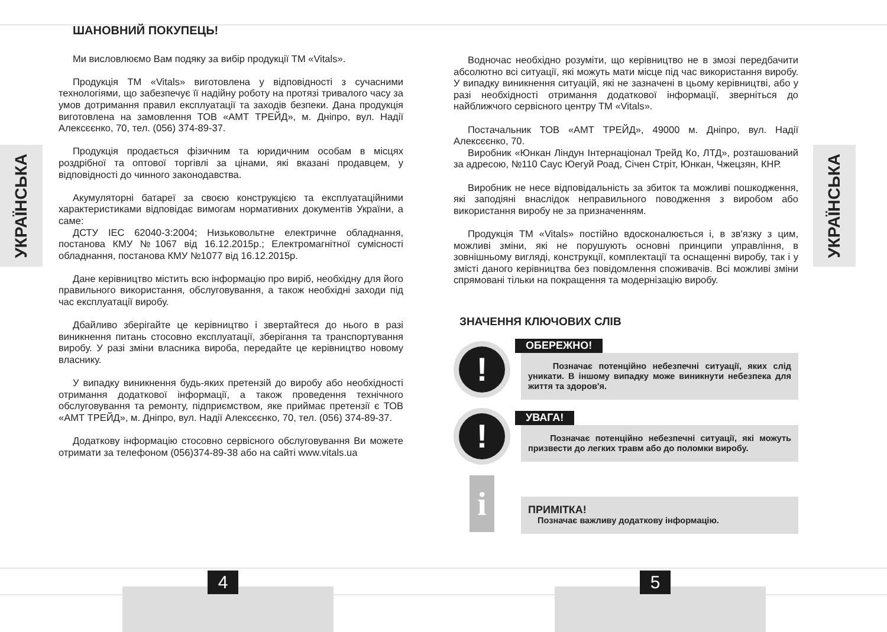УКРАЇНСЬКА
ШАНОВНИЙ ПОКУПЕЦЬ!
Ми висловлюємо Вам подяку за вибір продукції ТМ «Vitals».
Продукція ТМ «Vitals» виготовлена у відповідності з сучасними технологіями, що забезпечує її надійну роботу на протязі тривалого часу за умов дотримання правил експлуатації та заходів безпеки. Дана продукція виготовлена на замовлення ТОВ «АМТ ТРЕЙД», м. Дніпро, вул. Надії Алексєєнко, 70, тел. (056) 374-89-37.
Продукція продається фізичним та юридичним особам в місцях роздрібної та оптової торгівлі за цінами, які вказані продавцем, у відповідності до чинного законодавства.
Акумуляторні батареї за своєю конструкцією та експлуатаційними характеристиками відповідає вимогам нормативних документів України, а саме:
ДСТУ IEC 62040-3:2004; Низьковольтне електричне обладнання, постанова КМУ №1067 від 16.12.2015р.; Електромагнітної сумісності обладнання, постанова КМУ №1077 від 16.12.2015р.
Дане керівництво містить всю інформацію про виріб, необхідну для його правильного використання, обслуговування, а також необхідні заходи під час експлуатації виробу.
Дбайливо зберігайте це керівництво і звертайтеся до нього в разі виникнення питань стосовно експлуатації, зберігання та транспортування виробу. У разі зміни власника вироба, передайте це керівництво новому власнику.
У випадку виникнення будь-яких претензій до виробу або необхідності отримання додаткової інформації, а також проведення технічного обслуговування та ремонту, підприємством, яке приймає претензії є ТОВ «АМТ ТРЕЙД», м. Дніпро, вул. Надії Алексєєнко, 70, тел. (056) 374-89-37.
Додаткову інформацію стосовно сервісного обслуговування Ви можете отримати за телефоном (056)374-89-38 або на сайті www.vitals.ua
Водночас необхідно розуміти, що керівництво не в змозі передбачити абсолютно всі ситуації, які можуть мати місце під час використання виробу. У випадку виникнення ситуацій, які не зазначені в цьому керівництві, або у разі необхідності отримання додаткової інформації, зверніться до найближчого сервісного центру ТМ «Vitals».
Постачальник ТОВ «АМТ ТРЕЙД», 49000 м. Дніпро, вул. Надії Алексєєнко, 70.
Виробник «Юнкан Ліндун Інтернаціонал Трейд Ко, ЛТД», розташований за адресою, №110 Саус Юегуй Роад, Січен Стріт, Юнкан, Чжецзян, КНР.
Виробник не несе відповідальність за збиток та можливі пошкодження, які заподіяні внаслідок неправильного поводження з виробом або використання виробу не за призначенням.
Продукція ТМ «Vitals» постійно вдосконалюється і, в зв'язку з цим, можливі зміни, які не порушують основні принципи управління, в зовнішньому вигляді, конструкції, комплектації та оснащенні виробу, так і у змісті даного керівництва без повідомлення споживачів. Всі можливі зміни спрямовані тільки на покращення та модернізацію виробу.
ЗНАЧЕННЯ КЛЮЧОВИХ СЛІВ
!
ОБЕРЕЖНО!
Позначає потенційно небезпечні ситуації, яких слід уникати. В іншому випадку може виникнути небезпека для життя та здоров'я.
!
УВАГА!
Позначає потенційно небезпечні ситуації, які можуть призвести до легких травм або до поломки виробу.
i
ПРИМІТКА!
Позначає важливу додаткову інформацію.
УКРАЇНСЬКА
4 5